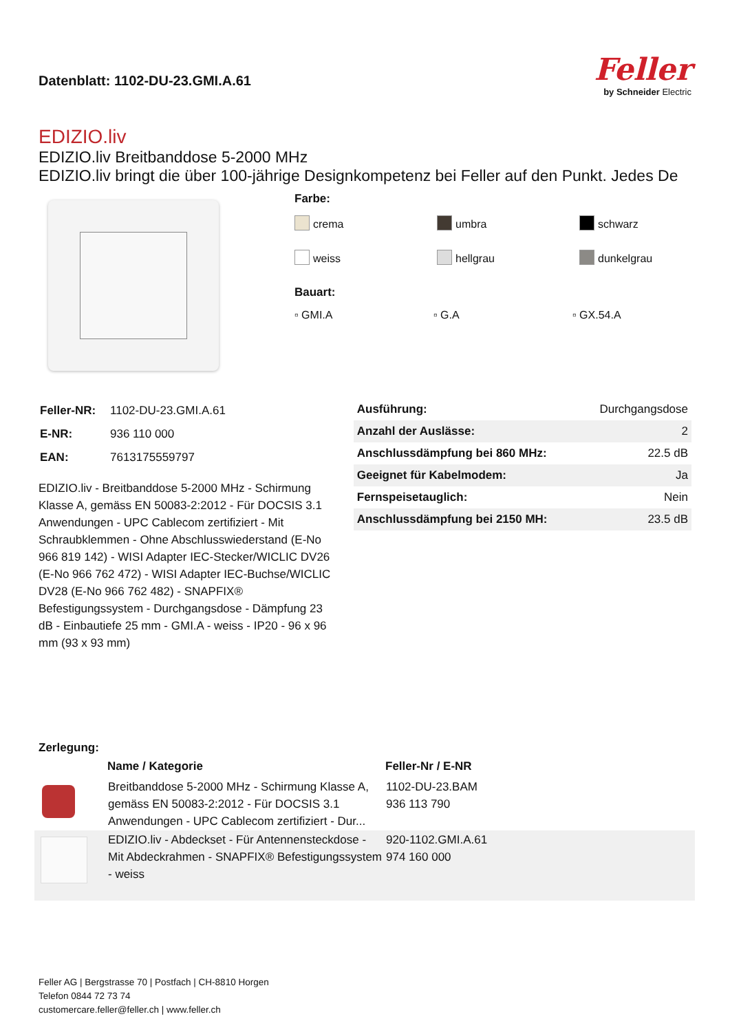Datenblatt: 1102-DU-23.GMI.A.61
Feller
by Schneider Electric
EDIZIO.liv
EDIZIO.liv Breitbanddose 5-2000 MHz
EDIZIO.liv bringt die über 100-jährige Designkompetenz bei Feller auf den Punkt. Jedes De
Farbe:
crema umbra schwarz weiss hellgrau dunkelgrau
Bauart:
▫ GMI.A ▫ G.A ▫ GX.54.A
| Feller-NR: | 1102-DU-23.GMI.A.61 |
| E-NR: | 936 110 000 |
| EAN: | 7613175559797 |
EDIZIO.liv - Breitbanddose 5-2000 MHz - Schirmung Klasse A, gemäss EN 50083-2:2012 - Für DOCSIS 3.1 Anwendungen - UPC Cablecom zertifiziert - Mit Schraubklemmen - Ohne Abschlusswiederstand (E-No 966 819 142) - WISI Adapter IEC-Stecker/WICLIC DV26 (E-No 966 762 472) - WISI Adapter IEC-Buchse/WICLIC DV28 (E-No 966 762 482) - SNAPFIX® Befestigungssystem - Durchgangsdose - Dämpfung 23 dB - Einbautiefe 25 mm - GMI.A - weiss - IP20 - 96 x 96 mm (93 x 93 mm)
| Ausführung: | Durchgangsdose |
| Anzahl der Auslässe: | 2 |
| Anschlussdämpfung bei 860 MHz: | 22.5 dB |
| Geeignet für Kabelmodem: | Ja |
| Fernspeisetauglich: | Nein |
| Anschlussdämpfung bei 2150 MH: | 23.5 dB |
Zerlegung:
| | Name / Kategorie | Feller-Nr / E-NR |
| --- | --- | --- |
| | Breitbanddose 5-2000 MHz - Schirmung Klasse A, gemäss EN 50083-2:2012 - Für DOCSIS 3.1 Anwendungen - UPC Cablecom zertifiziert - Dur... | 1102-DU-23.BAM 936 113 790 |
| | EDIZIO.liv - Abdeckset - Für Antennensteckdose - Mit Abdeckrahmen - SNAPFIX® Befestigungssystem - weiss | 920-1102.GMI.A.61 974 160 000 |
Feller AG | Bergstrasse 70 | Postfach | CH-8810 Horgen
Telefon 0844 72 73 74
customercare.feller@feller.ch | www.feller.ch